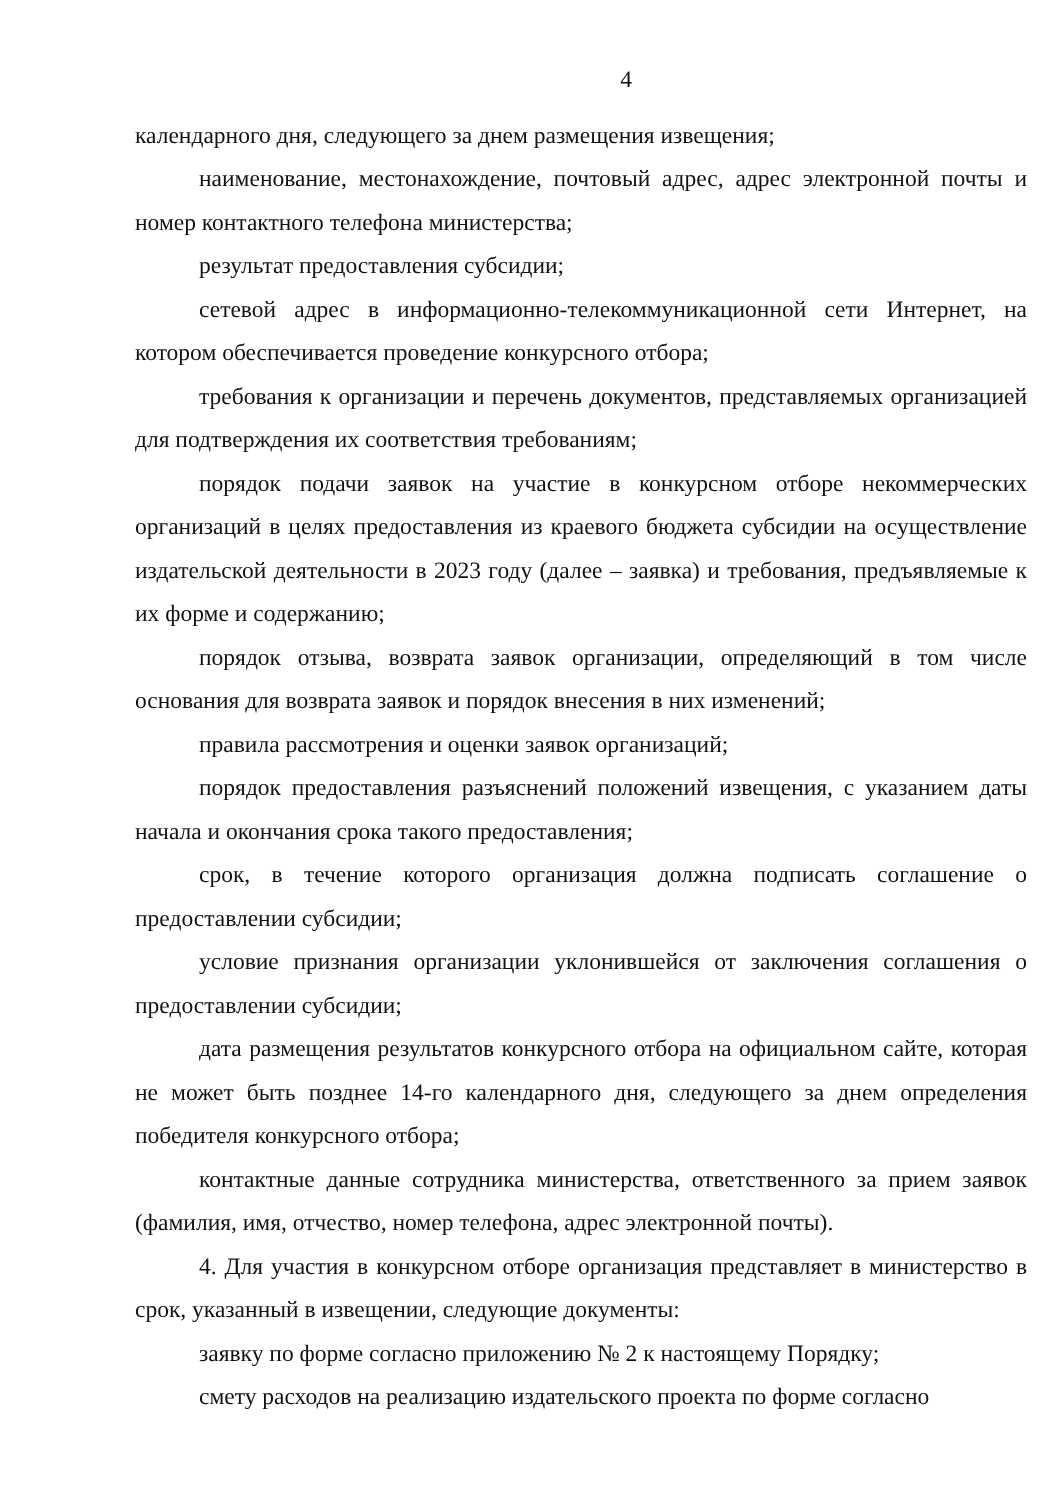4
календарного дня, следующего за днем размещения извещения;
наименование, местонахождение, почтовый адрес, адрес электронной почты и номер контактного телефона министерства;
результат предоставления субсидии;
сетевой адрес в информационно-телекоммуникационной сети Интернет, на котором обеспечивается проведение конкурсного отбора;
требования к организации и перечень документов, представляемых организацией для подтверждения их соответствия требованиям;
порядок подачи заявок на участие в конкурсном отборе некоммерческих организаций в целях предоставления из краевого бюджета субсидии на осуществление издательской деятельности в 2023 году (далее – заявка) и требования, предъявляемые к их форме и содержанию;
порядок отзыва, возврата заявок организации, определяющий в том числе основания для возврата заявок и порядок внесения в них изменений;
правила рассмотрения и оценки заявок организаций;
порядок предоставления разъяснений положений извещения, с указанием даты начала и окончания срока такого предоставления;
срок, в течение которого организация должна подписать соглашение о предоставлении субсидии;
условие признания организации уклонившейся от заключения соглашения о предоставлении субсидии;
дата размещения результатов конкурсного отбора на официальном сайте, которая не может быть позднее 14-го календарного дня, следующего за днем определения победителя конкурсного отбора;
контактные данные сотрудника министерства, ответственного за прием заявок (фамилия, имя, отчество, номер телефона, адрес электронной почты).
4. Для участия в конкурсном отборе организация представляет в министерство в срок, указанный в извещении, следующие документы:
заявку по форме согласно приложению № 2 к настоящему Порядку;
смету расходов на реализацию издательского проекта по форме согласно